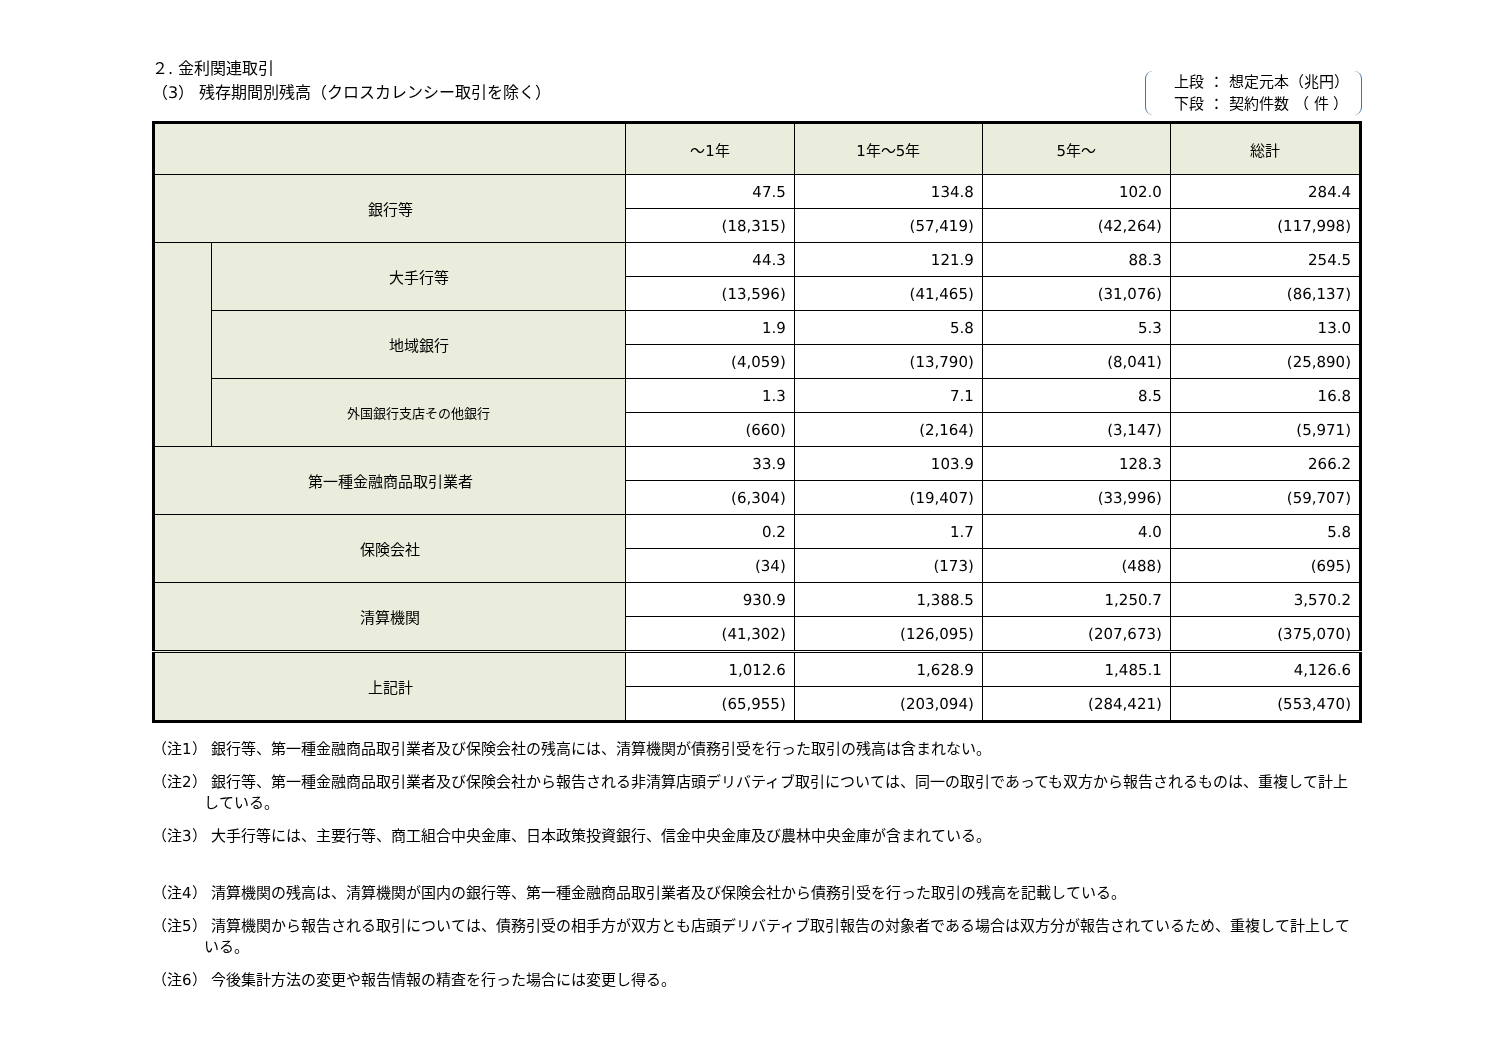２. 金利関連取引
（3） 残存期間別残高（クロスカレンシー取引を除く）
上段 ： 想定元本（兆円）
下段 ： 契約件数 （ 件 ）
| | | ～1年 | 1年～5年 | 5年～ | 総計 |
| --- | --- | --- | --- | --- | --- |
| 銀行等 | | 47.5 | 134.8 | 102.0 | 284.4 |
| | | (18,315) | (57,419) | (42,264) | (117,998) |
| | 大手行等 | 44.3 | 121.9 | 88.3 | 254.5 |
| | | (13,596) | (41,465) | (31,076) | (86,137) |
| | 地域銀行 | 1.9 | 5.8 | 5.3 | 13.0 |
| | | (4,059) | (13,790) | (8,041) | (25,890) |
| | 外国銀行支店その他銀行 | 1.3 | 7.1 | 8.5 | 16.8 |
| | | (660) | (2,164) | (3,147) | (5,971) |
| 第一種金融商品取引業者 | | 33.9 | 103.9 | 128.3 | 266.2 |
| | | (6,304) | (19,407) | (33,996) | (59,707) |
| 保険会社 | | 0.2 | 1.7 | 4.0 | 5.8 |
| | | (34) | (173) | (488) | (695) |
| 清算機関 | | 930.9 | 1,388.5 | 1,250.7 | 3,570.2 |
| | | (41,302) | (126,095) | (207,673) | (375,070) |
| 上記計 | | 1,012.6 | 1,628.9 | 1,485.1 | 4,126.6 |
| | | (65,955) | (203,094) | (284,421) | (553,470) |
（注1） 銀行等、第一種金融商品取引業者及び保険会社の残高には、清算機関が債務引受を行った取引の残高は含まれない。
（注2） 銀行等、第一種金融商品取引業者及び保険会社から報告される非清算店頭デリバティブ取引については、同一の取引であっても双方から報告されるものは、重複して計上している。
（注3） 大手行等には、主要行等、商工組合中央金庫、日本政策投資銀行、信金中央金庫及び農林中央金庫が含まれている。
（注4） 清算機関の残高は、清算機関が国内の銀行等、第一種金融商品取引業者及び保険会社から債務引受を行った取引の残高を記載している。
（注5） 清算機関から報告される取引については、債務引受の相手方が双方とも店頭デリバティブ取引報告の対象者である場合は双方分が報告されているため、重複して計上している。
（注6） 今後集計方法の変更や報告情報の精査を行った場合には変更し得る。